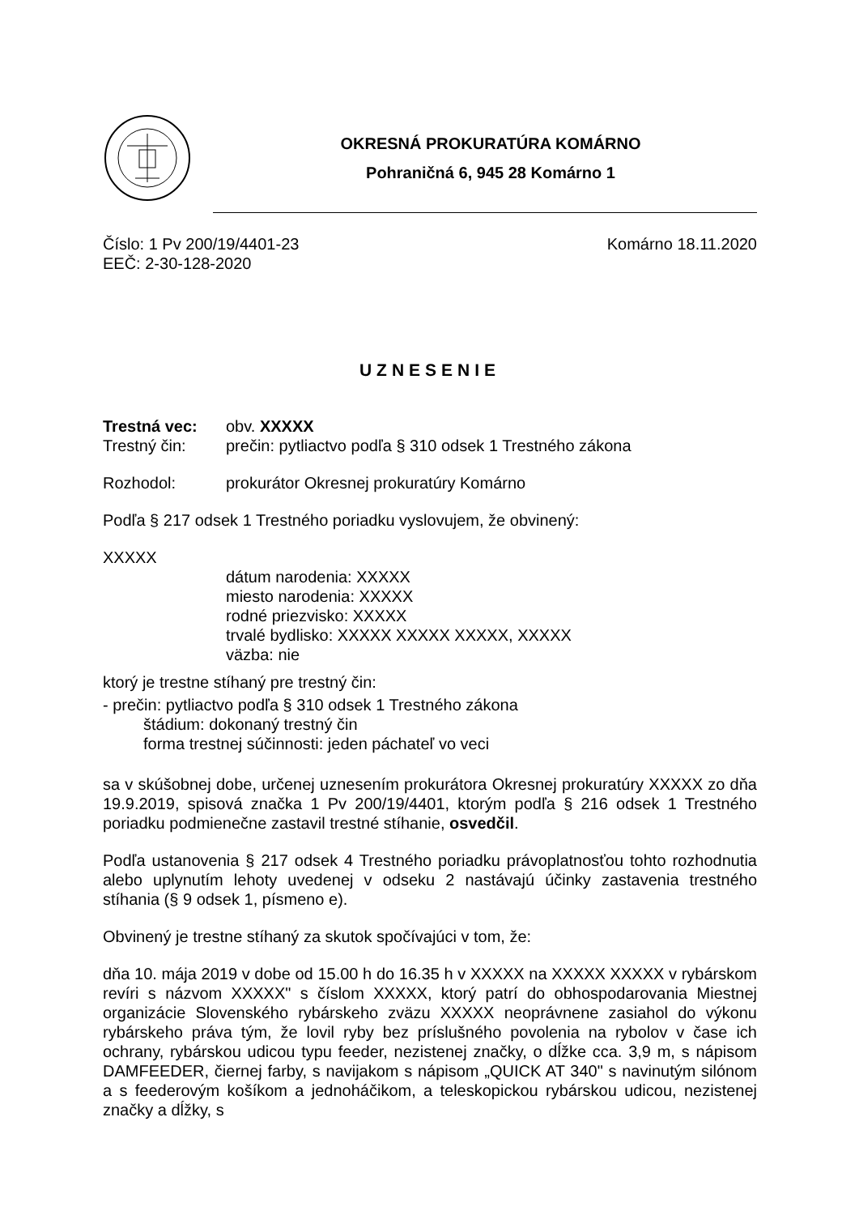OKRESNÁ PROKURATÚRA KOMÁRNO
Pohraničná 6, 945 28 Komárno 1
Číslo: 1 Pv 200/19/4401-23 Komárno 18.11.2020
EEČ: 2-30-128-2020
UZNESENIE
Trestná vec: obv. XXXXX
Trestný čin: prečin: pytliactvo podľa § 310 odsek 1 Trestného zákona
Rozhodol: prokurátor Okresnej prokuratúry Komárno
Podľa § 217 odsek 1 Trestného poriadku vyslovujem, že obvinený:
XXXXX
dátum narodenia: XXXXX
miesto narodenia: XXXXX
rodné priezvisko: XXXXX
trvalé bydlisko: XXXXX XXXXX XXXXX, XXXXX
väzba: nie
ktorý je trestne stíhaný pre trestný čin:
- prečin: pytliactvo podľa § 310 odsek 1 Trestného zákona
štádium: dokonaný trestný čin
forma trestnej súčinnosti: jeden páchateľ vo veci
sa v skúšobnej dobe, určenej uznesením prokurátora Okresnej prokuratúry XXXXX zo dňa 19.9.2019, spisová značka 1 Pv 200/19/4401, ktorým podľa § 216 odsek 1 Trestného poriadku podmienečne zastavil trestné stíhanie, osvedčil.
Podľa ustanovenia § 217 odsek 4 Trestného poriadku právoplatnosťou tohto rozhodnutia alebo uplynutím lehoty uvedenej v odseku 2 nastávajú účinky zastavenia trestného stíhania (§ 9 odsek 1, písmeno e).
Obvinený je trestne stíhaný za skutok spočívajúci v tom, že:
dňa 10. mája 2019 v dobe od 15.00 h do 16.35 h v XXXXX na XXXXX XXXXX v rybárskom revíri s názvom XXXXX" s číslom XXXXX, ktorý patrí do obhospodarovania Miestnej organizácie Slovenského rybárskeho zväzu XXXXX neoprávnene zasiahol do výkonu rybárskeho práva tým, že lovil ryby bez príslušného povolenia na rybolov v čase ich ochrany, rybárskou udicou typu feeder, nezistenej značky, o dĺžke cca. 3,9 m, s nápisom DAMFEEDER, čiernej farby, s navijakom s nápisom „QUICK AT 340" s navinutým silónom a s feederovým košíkom a jednoháčikom, a teleskopickou rybárskou udicou, nezistenej značky a dĺžky, s